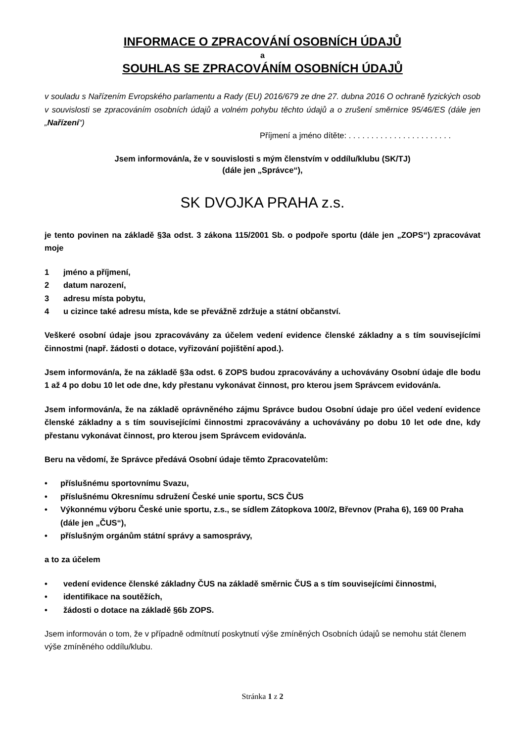INFORMACE O ZPRACOVÁNÍ OSOBNÍCH ÚDAJŮ
a
SOUHLAS SE ZPRACOVÁNÍM OSOBNÍCH ÚDAJŮ
v souladu s Nařízením Evropského parlamentu a Rady (EU) 2016/679 ze dne 27. dubna 2016 O ochraně fyzických osob v souvislosti se zpracováním osobních údajů a volném pohybu těchto údajů a o zrušení směrnice 95/46/ES (dále jen „Nařízení“)
Příjmení a jméno dítěte: . . . . . . . . . . . . . . . . . . . . . . .
Jsem informován/a, že v souvislosti s mým členstvím v oddílu/klubu (SK/TJ)
(dále jen „Správce“),
SK DVOJKA PRAHA z.s.
je tento povinen na základě §3a odst. 3 zákona 115/2001 Sb. o podpoře sportu (dále jen „ZOPS“) zpracovávat moje
1 jméno a příjmení,
2 datum narození,
3 adresu místa pobytu,
4 u cizince také adresu místa, kde se převážně zdržuje a státní občanství.
Veškeré osobní údaje jsou zpracovávány za účelem vedení evidence členské základny a s tím souvisejícími činnostmi (např. žádosti o dotace, vyřizování pojištění apod.).
Jsem informován/a, že na základě §3a odst. 6 ZOPS budou zpracovávány a uchovávány Osobní údaje dle bodu 1 až 4 po dobu 10 let ode dne, kdy přestanu vykonávat činnost, pro kterou jsem Správcem evidován/a.
Jsem informován/a, že na základě oprávněného zájmu Správce budou Osobní údaje pro účel vedení evidence členské základny a s tím souvisejícími činnostmi zpracovávány a uchovávány po dobu 10 let ode dne, kdy přestanu vykonávat činnost, pro kterou jsem Správcem evidován/a.
Beru na vědomí, že Správce předává Osobní údaje těmto Zpracovatelům:
• příslušnému sportovnímu Svazu,
• příslušnému Okresnímu sdružení České unie sportu, SCS ČUS
• Výkonnému výboru České unie sportu, z.s., se sídlem Zátopkova 100/2, Břevnov (Praha 6), 169 00 Praha (dále jen „ČUS“),
• příslušným orgánům státní správy a samosprávy,
a to za účelem
• vedení evidence členské základny ČUS na základě směrnic ČUS a s tím souvisejícími činnostmi,
• identifikace na soutěžích,
• žádosti o dotace na základě §6b ZOPS.
Jsem informován o tom, že v případně odmítnutí poskytnutí výše zmíněných Osobních údajů se nemohu stát členem výše zmíněného oddílu/klubu.
Stránka 1 z 2